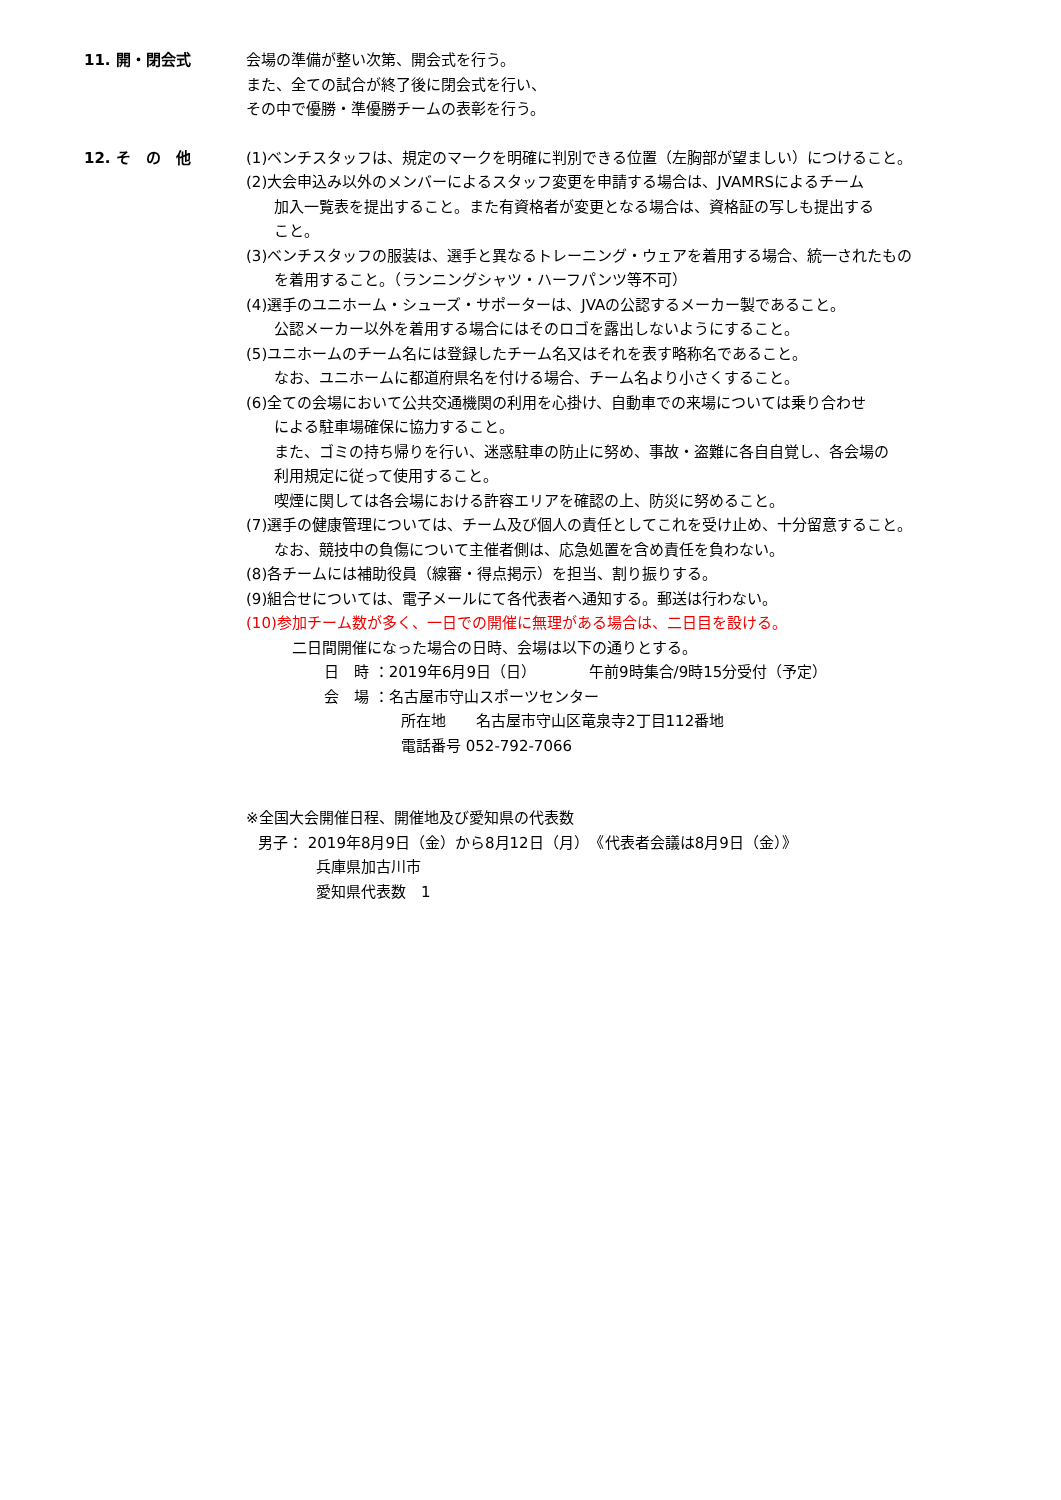11. 開・閉会式
会場の準備が整い次第、開会式を行う。
また、全ての試合が終了後に閉会式を行い、
その中で優勝・準優勝チームの表彰を行う。
12. そ　の　他
(1)ベンチスタッフは、規定のマークを明確に判別できる位置（左胸部が望ましい）につけること。
(2)大会申込み以外のメンバーによるスタッフ変更を申請する場合は、JVAMRSによるチーム
加入一覧表を提出すること。また有資格者が変更となる場合は、資格証の写しも提出する
こと。
(3)ベンチスタッフの服装は、選手と異なるトレーニング・ウェアを着用する場合、統一されたもの
を着用すること。（ランニングシャツ・ハーフパンツ等不可）
(4)選手のユニホーム・シューズ・サポーターは、JVAの公認するメーカー製であること。
公認メーカー以外を着用する場合にはそのロゴを露出しないようにすること。
(5)ユニホームのチーム名には登録したチーム名又はそれを表す略称名であること。
なお、ユニホームに都道府県名を付ける場合、チーム名より小さくすること。
(6)全ての会場において公共交通機関の利用を心掛け、自動車での来場については乗り合わせ
による駐車場確保に協力すること。
また、ゴミの持ち帰りを行い、迷惑駐車の防止に努め、事故・盗難に各自自覚し、各会場の
利用規定に従って使用すること。
喫煙に関しては各会場における許容エリアを確認の上、防災に努めること。
(7)選手の健康管理については、チーム及び個人の責任としてこれを受け止め、十分留意すること。
なお、競技中の負傷について主催者側は、応急処置を含め責任を負わない。
(8)各チームには補助役員（線審・得点掲示）を担当、割り振りする。
(9)組合せについては、電子メールにて各代表者へ通知する。郵送は行わない。
(10)参加チーム数が多く、一日での開催に無理がある場合は、二日目を設ける。
二日間開催になった場合の日時、会場は以下の通りとする。
日　時 ：2019年6月9日（日）　　　　午前9時集合/9時15分受付（予定）
会　場 ：名古屋市守山スポーツセンター
所在地　　名古屋市守山区竜泉寺2丁目112番地
電話番号 052-792-7066
※全国大会開催日程、開催地及び愛知県の代表数
男子： 2019年8月9日（金）から8月12日（月）　《代表者会議は8月9日（金）》
兵庫県加古川市
愛知県代表数　1